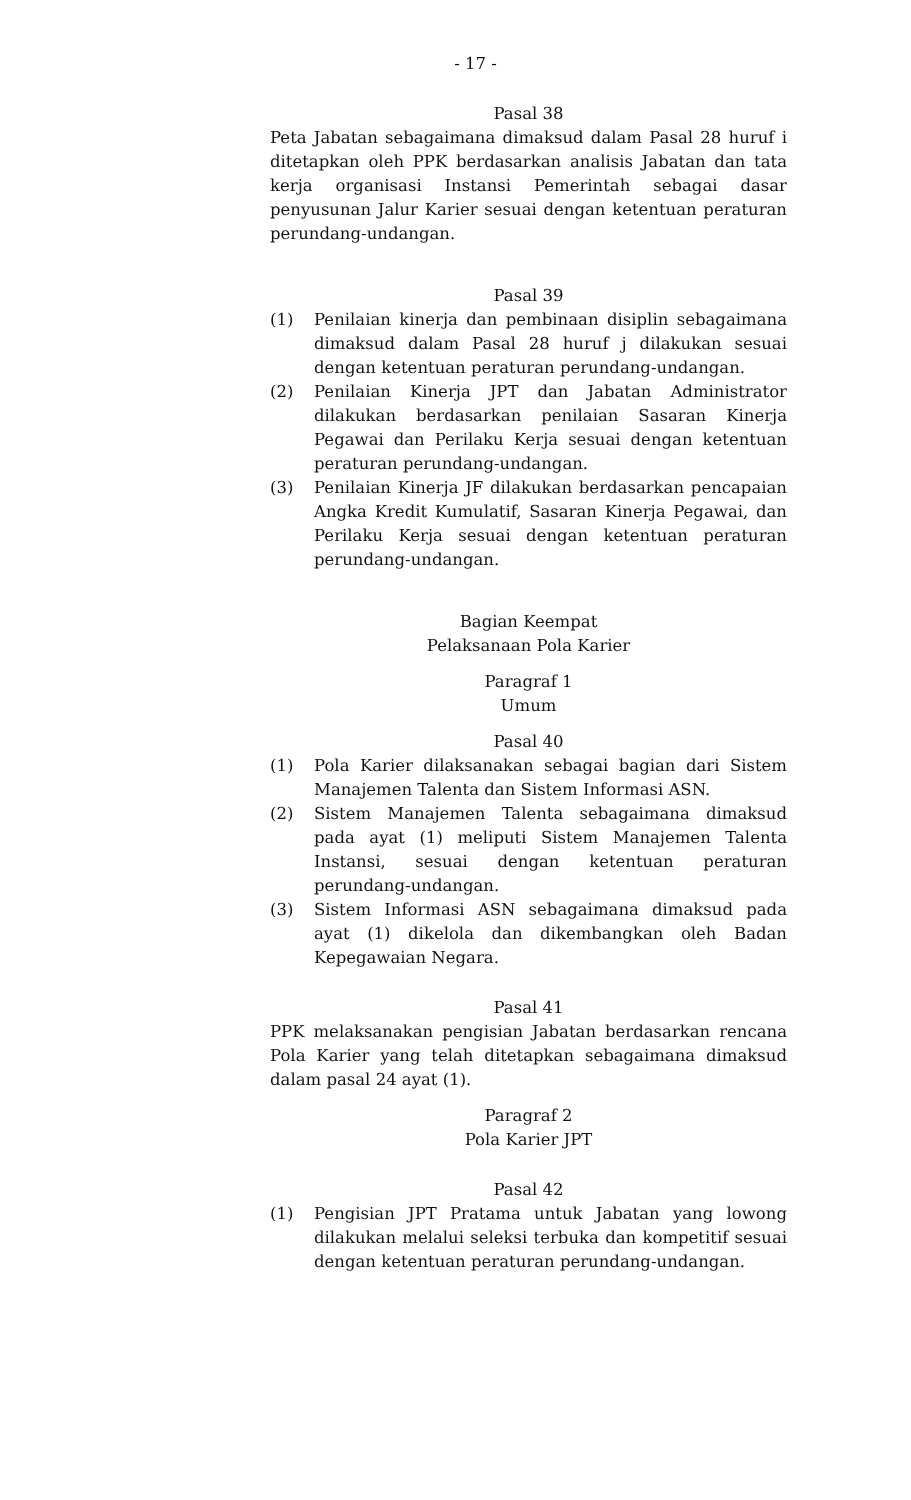- 17 -
Pasal 38
Peta Jabatan sebagaimana dimaksud dalam Pasal 28 huruf i ditetapkan oleh PPK berdasarkan analisis Jabatan dan tata kerja organisasi Instansi Pemerintah sebagai dasar penyusunan Jalur Karier sesuai dengan ketentuan peraturan perundang-undangan.
Pasal 39
(1) Penilaian kinerja dan pembinaan disiplin sebagaimana dimaksud dalam Pasal 28 huruf j dilakukan sesuai dengan ketentuan peraturan perundang-undangan.
(2) Penilaian Kinerja JPT dan Jabatan Administrator dilakukan berdasarkan penilaian Sasaran Kinerja Pegawai dan Perilaku Kerja sesuai dengan ketentuan peraturan perundang-undangan.
(3) Penilaian Kinerja JF dilakukan berdasarkan pencapaian Angka Kredit Kumulatif, Sasaran Kinerja Pegawai, dan Perilaku Kerja sesuai dengan ketentuan peraturan perundang-undangan.
Bagian Keempat
Pelaksanaan Pola Karier
Paragraf 1
Umum
Pasal 40
(1) Pola Karier dilaksanakan sebagai bagian dari Sistem Manajemen Talenta dan Sistem Informasi ASN.
(2) Sistem Manajemen Talenta sebagaimana dimaksud pada ayat (1) meliputi Sistem Manajemen Talenta Instansi, sesuai dengan ketentuan peraturan perundang-undangan.
(3) Sistem Informasi ASN sebagaimana dimaksud pada ayat (1) dikelola dan dikembangkan oleh Badan Kepegawaian Negara.
Pasal 41
PPK melaksanakan pengisian Jabatan berdasarkan rencana Pola Karier yang telah ditetapkan sebagaimana dimaksud dalam pasal 24 ayat (1).
Paragraf 2
Pola Karier JPT
Pasal 42
(1) Pengisian JPT Pratama untuk Jabatan yang lowong dilakukan melalui seleksi terbuka dan kompetitif sesuai dengan ketentuan peraturan perundang-undangan.